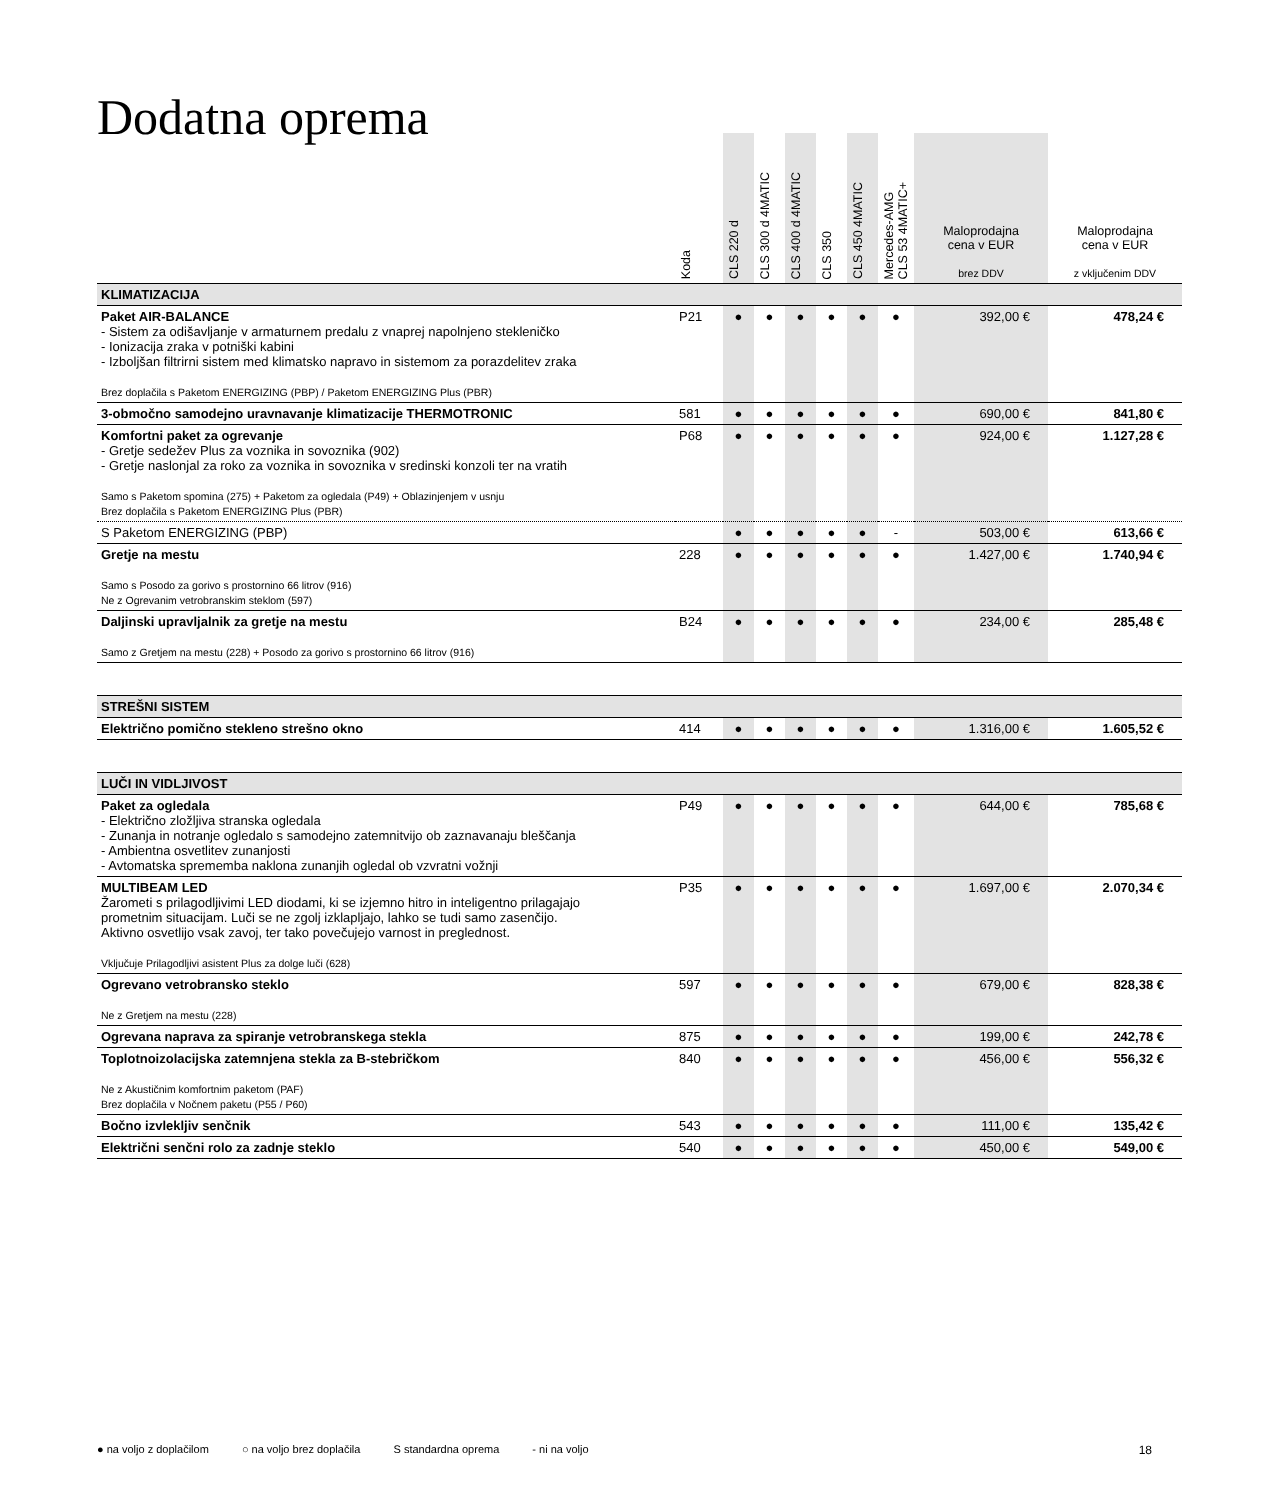Dodatna oprema
| | Koda | CLS 220 d | CLS 300 d 4MATIC | CLS 400 d 4MATIC | CLS 350 | CLS 450 4MATIC | Mercedes-AMG CLS 53 4MATIC+ | Maloprodajna cena v EUR brez DDV | Maloprodajna cena v EUR z vključenim DDV |
| --- | --- | --- | --- | --- | --- | --- | --- | --- | --- |
| KLIMATIZACIJA | | | | | | | | | |
| Paket AIR-BALANCE - Sistem za odišavljanje v armaturnem predalu z vnaprej napolnjeno stekleničko - Ionizacija zraka v potniški kabini - Izboljšan filtrirni sistem med klimatsko napravo in sistemom za porazdelitev zraka Brez doplačila s Paketom ENERGIZING (PBP) / Paketom ENERGIZING Plus (PBR) | P21 | ● | ● | ● | ● | ● | ● | 392,00 € | 478,24 € |
| 3-območno samodejno uravnavanje klimatizacije THERMOTRONIC | 581 | ● | ● | ● | ● | ● | ● | 690,00 € | 841,80 € |
| Komfortni paket za ogrevanje - Gretje sedežev Plus za voznika in sovoznika (902) - Gretje naslonjal za roko za voznika in sovoznika v sredinski konzoli ter na vratih Samo s Paketom spomina (275) + Paketom za ogledala (P49) + Oblazinjenjem v usnju Brez doplačila s Paketom ENERGIZING Plus (PBR) | P68 | ● | ● | ● | ● | ● | ● | 924,00 € | 1.127,28 € |
| S Paketom ENERGIZING (PBP) | | ● | ● | ● | ● | ● | - | 503,00 € | 613,66 € |
| Gretje na mestu Samo s Posodo za gorivo s prostornino 66 litrov (916) Ne z Ogrevanim vetrobranskim steklom (597) | 228 | ● | ● | ● | ● | ● | ● | 1.427,00 € | 1.740,94 € |
| Daljinski upravljalnik za gretje na mestu Samo z Gretjem na mestu (228) + Posodo za gorivo s prostornino 66 litrov (916) | B24 | ● | ● | ● | ● | ● | ● | 234,00 € | 285,48 € |
| STREŠNI SISTEM | | | | | | | | | |
| Električno pomično stekleno strešno okno | 414 | ● | ● | ● | ● | ● | ● | 1.316,00 € | 1.605,52 € |
| LUČI IN VIDLJIVOST | | | | | | | | | |
| Paket za ogledala - Električno zložljiva stranska ogledala - Zunanja in notranje ogledalo s samodejno zatemnitvijo ob zaznavanaju bleščanja - Ambientna osvetlitev zunanjosti - Avtomatska sprememba naklona zunanjih ogledal ob vzvratni vožnji | P49 | ● | ● | ● | ● | ● | ● | 644,00 € | 785,68 € |
| MULTIBEAM LED Žarometi s prilagodljivimi LED diodami, ki se izjemno hitro in inteligentno prilagajajo prometnim situacijam. Luči se ne zgolj izklapljajo, lahko se tudi samo zasenčijo. Aktivno osvetlijo vsak zavoj, ter tako povečujejo varnost in preglednost. Vključuje Prilagodljivi asistent Plus za dolge luči (628) | P35 | ● | ● | ● | ● | ● | ● | 1.697,00 € | 2.070,34 € |
| Ogrevano vetrobransko steklo Ne z Gretjem na mestu (228) | 597 | ● | ● | ● | ● | ● | ● | 679,00 € | 828,38 € |
| Ogrevana naprava za spiranje vetrobranskega stekla | 875 | ● | ● | ● | ● | ● | ● | 199,00 € | 242,78 € |
| Toplotnoizolacijska zatemnjena stekla za B-stebričkom Ne z Akustičnim komfortnim paketom (PAF) Brez doplačila v Nočnem paketu (P55 / P60) | 840 | ● | ● | ● | ● | ● | ● | 456,00 € | 556,32 € |
| Bočno izvlekljiv senčnik | 543 | ● | ● | ● | ● | ● | ● | 111,00 € | 135,42 € |
| Električni senčni rolo za zadnje steklo | 540 | ● | ● | ● | ● | ● | ● | 450,00 € | 549,00 € |
● na voljo z doplačilom ○ na voljo brez doplačila S standardna oprema - ni na voljo 18